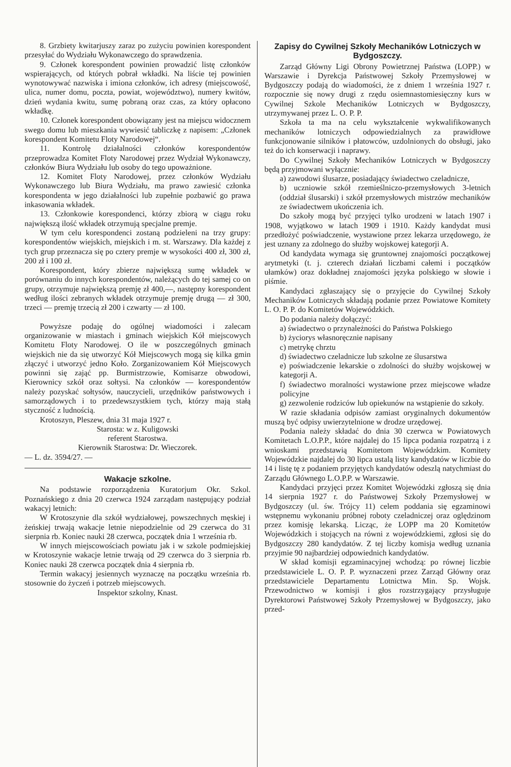8. Grzbiety kwitarjuszy zaraz po zużyciu powinien korespondent przesyłać do Wydziału Wykonawczego do sprawdzenia.
9. Członek korespondent powinien prowadzić listę członków wspierających, od których pobrał wkładki. Na liście tej powinien wynotowywać nazwiska i imiona członków, ich adresy (miejscowość, ulica, numer domu, poczta, powiat, województwo), numery kwitów, dzień wydania kwitu, sumę pobraną oraz czas, za który opłacono wkładkę.
10. Członek korespondent obowiązany jest na miejscu widocznem swego domu lub mieszkania wywiesić tabliczkę z napisem: „Członek korespondent Komitetu Floty Narodowej“.
11. Kontrolę działalności członków korespondentów przeprowadza Komitet Floty Narodowej przez Wydział Wykonawczy, członków Biura Wydziału lub osoby do tego upoważnione.
12. Komitet Floty Narodowej, przez członków Wydziału Wykonawczego lub Biura Wydziału, ma prawo zawiesić członka korespondenta w jego działalności lub zupełnie pozbawić go prawa inkasowania wkładek.
13. Członkowie korespondenci, którzy zbiorą w ciągu roku największą ilość wkładek otrzymują specjalne premje.
W tym celu korespondenci zostaną podzieleni na trzy grupy: korespondentów wiejskich, miejskich i m. st. Warszawy. Dla każdej z tych grup przeznacza się po cztery premje w wysokości 400 zł, 300 zł, 200 zł i 100 zł.
Korespondent, który zbierze największą sumę wkładek w porównaniu do innych korespondentów, należących do tej samej co on grupy, otrzymuje największą premję zł 400,—, następny korespondent według ilości zebranych wkładek otrzymuje premję drugą — zł 300, trzeci — premję trzecią zł 200 i czwarty — zł 100.
Powyższe podaję do ogólnej wiadomości i zalecam organizowanie w miastach i gminach wiejskich Kół miejscowych Komitetu Floty Narodowej. O ile w poszczególnych gminach wiejskich nie da się utworzyć Kół Miejscowych mogą się kilka gmin złączyć i utworzyć jedno Koło. Zorganizowaniem Kół Miejscowych powinni się zająć pp. Burmistrzowie, Komisarze obwodowi, Kierownicy szkół oraz sołtysi. Na członków — korespondentów należy pozyskać sołtysów, nauczycieli, urzędników państwowych i samorządowych i to przedewszystkiem tych, którzy mają stałą styczność z ludnością.
Krotoszyn, Pleszew, dnia 31 maja 1927 r.
Starosta: w z. Kuligowski
referent Starostwa.
Kierownik Starostwa: Dr. Wieczorek.
— L. dz. 3594/27. —
Wakacje szkolne.
Na podstawie rozporządzenia Kuratorjum Okr. Szkol. Poznańskiego z dnia 20 czerwca 1924 zarządam następujący podział wakacyj letnich:
W Krotoszynie dla szkół wydziałowej, powszechnych męskiej i żeńskiej trwają wakacje letnie niepodzielnie od 29 czerwca do 31 sierpnia rb. Koniec nauki 28 czerwca, początek dnia 1 września rb.
W innych miejscowościach powiatu jak i w szkole podmiejskiej w Krotoszynie wakacje letnie trwają od 29 czerwca do 3 sierpnia rb. Koniec nauki 28 czerwca początek dnia 4 sierpnia rb.
Termin wakacyj jesiennych wyznaczę na początku września rb. stosownie do życzeń i potrzeb miejscowych.
Inspektor szkolny, Knast.
Zapisy do Cywilnej Szkoły Mechaników Lotniczych w Bydgoszczy.
Zarząd Główny Ligi Obrony Powietrznej Państwa (LOPP.) w Warszawie i Dyrekcja Państwowej Szkoły Przemysłowej w Bydgoszczy podają do wiadomości, że z dniem 1 września 1927 r. rozpocznie się nowy drugi z rzędu osiemnastomiesięczny kurs w Cywilnej Szkole Mechaników Lotniczych w Bydgoszczy, utrzymywanej przez L. O. P. P.
Szkoła ta ma na celu wykształcenie wykwalifikowanych mechaników lotniczych odpowiedzialnych za prawidłowe funkcjonowanie silników i płatowców, uzdolnionych do obsługi, jako też do ich konserwacji i naprawy.
Do Cywilnej Szkoły Mechaników Lotniczych w Bydgoszczy będą przyjmowani wyłącznie:
a) zawodowi ślusarze, posiadający świadectwo czeladnicze,
b) uczniowie szkół rzemieślniczo-przemysłowych 3-letnich (oddział ślusarski) i szkół przemysłowych mistrzów mechaników ze świadectwem ukończenia ich.
Do szkoły mogą być przyjęci tylko urodzeni w latach 1907 i 1908, wyjątkowo w latach 1909 i 1910. Każdy kandydat musi przedłożyć poświadczenie, wystawione przez lekarza urzędowego, że jest uznany za zdolnego do służby wojskowej kategorji A.
Od kandydata wymaga się gruntownej znajomości początkowej arytmetyki (t. j. czterech działań liczbami całemi i początków ułamków) oraz dokładnej znajomości języka polskiego w słowie i piśmie.
Kandydaci zgłaszający się o przyjęcie do Cywilnej Szkoły Mechaników Lotniczych składają podanie przez Powiatowe Komitety L. O. P. P. do Komitetów Wojewódzkich.
Do podania należy dołączyć:
a) świadectwo o przynależności do Państwa Polskiego
b) życiorys własnoręcznie napisany
c) metrykę chrztu
d) świadectwo czeladnicze lub szkolne ze ślusarstwa
e) poświadczenie lekarskie o zdolności do służby wojskowej w kategorji A.
f) świadectwo moralności wystawione przez miejscowe władze policyjne
g) zezwolenie rodziców lub opiekunów na wstąpienie do szkoły.
W razie składania odpisów zamiast oryginalnych dokumentów muszą być odpisy uwierzytelnione w drodze urzędowej.
Podania należy składać do dnia 30 czerwca w Powiatowych Komitetach L.O.P.P., które najdalej do 15 lipca podania rozpatrzą i z wnioskami przedstawią Komitetom Wojewódzkim. Komitety Wojewódzkie najdalej do 30 lipca ustalą listy kandydatów w liczbie do 14 i listę tę z podaniem przyjętych kandydatów odeszlą natychmiast do Zarządu Głównego L.O.P.P. w Warszawie.
Kandydaci przyjęci przez Komitet Wojewódzki zgłoszą się dnia 14 sierpnia 1927 r. do Państwowej Szkoły Przemysłowej w Bydgoszczy (ul. św. Trójcy 11) celem poddania się egzaminowi wstępnemu wykonaniu próbnej roboty czeladniczej oraz oględzinom przez komisję lekarską. Licząc, że LOPP ma 20 Komitetów Wojewódzkich i stojących na równi z wojewódzkiemi, zgłosi się do Bydgoszczy 280 kandydatów. Z tej liczby komisja według uznania przyjmie 90 najbardziej odpowiednich kandydatów.
W skład komisji egzaminacyjnej wchodzą: po równej liczbie przedstawiciele L. O. P. P. wyznaczeni przez Zarząd Główny oraz przedstawiciele Departamentu Lotnictwa Min. Sp. Wojsk. Przewodnictwo w komisji i głos rozstrzygający przysługuje Dyrektorowi Państwowej Szkoły Przemysłowej w Bydgoszczy, jako przed-